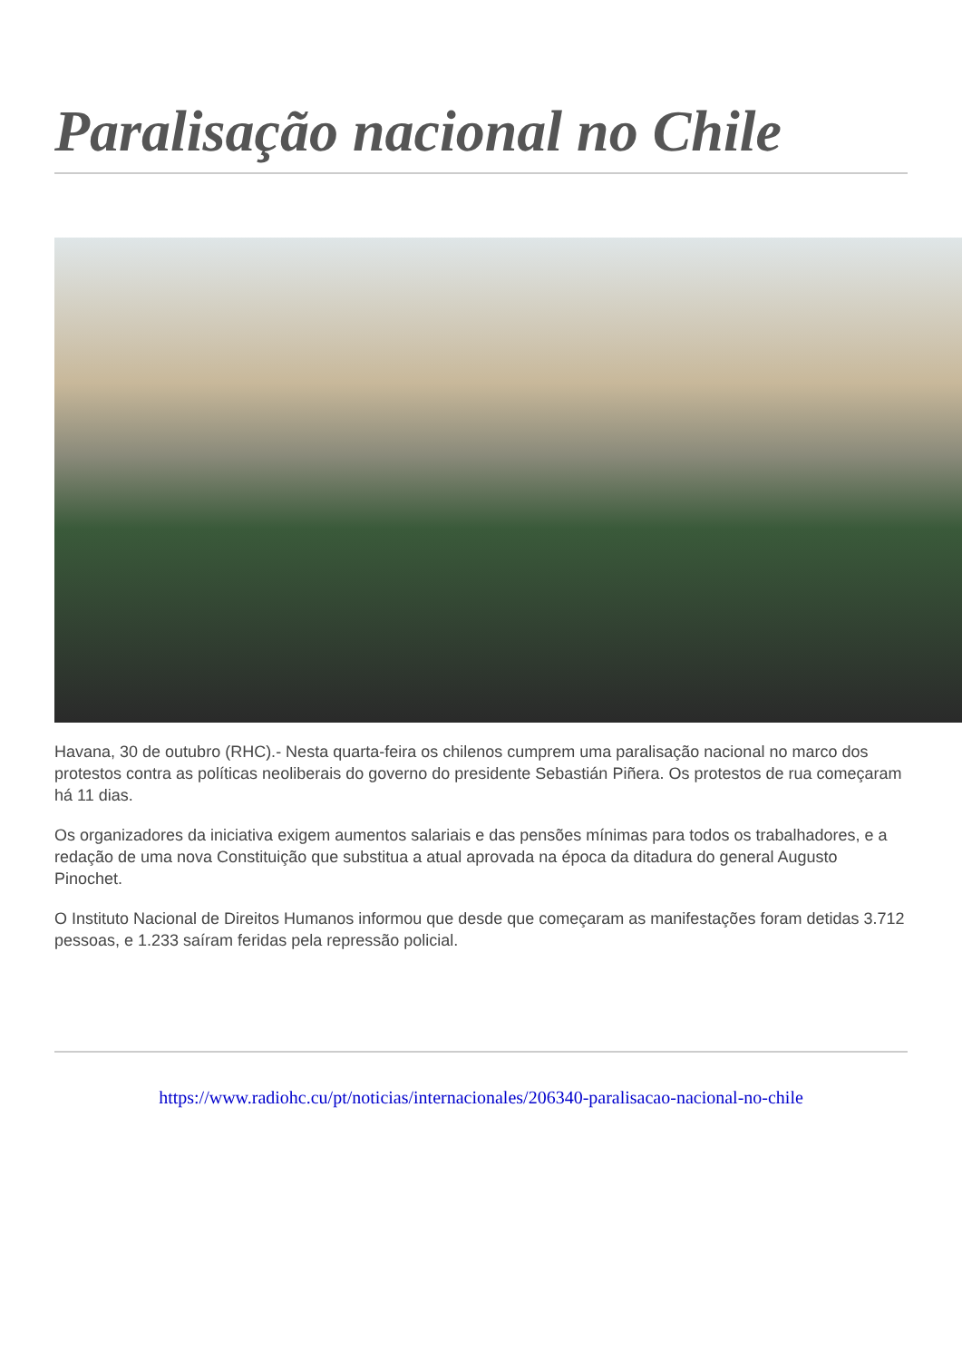Paralisação nacional no Chile
Havana, 30 de outubro (RHC).- Nesta quarta-feira os chilenos cumprem uma paralisação nacional no marco dos protestos contra as políticas neoliberais do governo do presidente Sebastián Piñera. Os protestos de rua começaram há 11 dias.
Os organizadores da iniciativa exigem aumentos salariais e das pensões mínimas para todos os trabalhadores, e a redação de uma nova Constituição que substitua a atual aprovada na época da ditadura do general Augusto Pinochet.
O Instituto Nacional de Direitos Humanos informou que desde que começaram as manifestações foram detidas 3.712 pessoas, e 1.233 saíram feridas pela repressão policial.
https://www.radiohc.cu/pt/noticias/internacionales/206340-paralisacao-nacional-no-chile